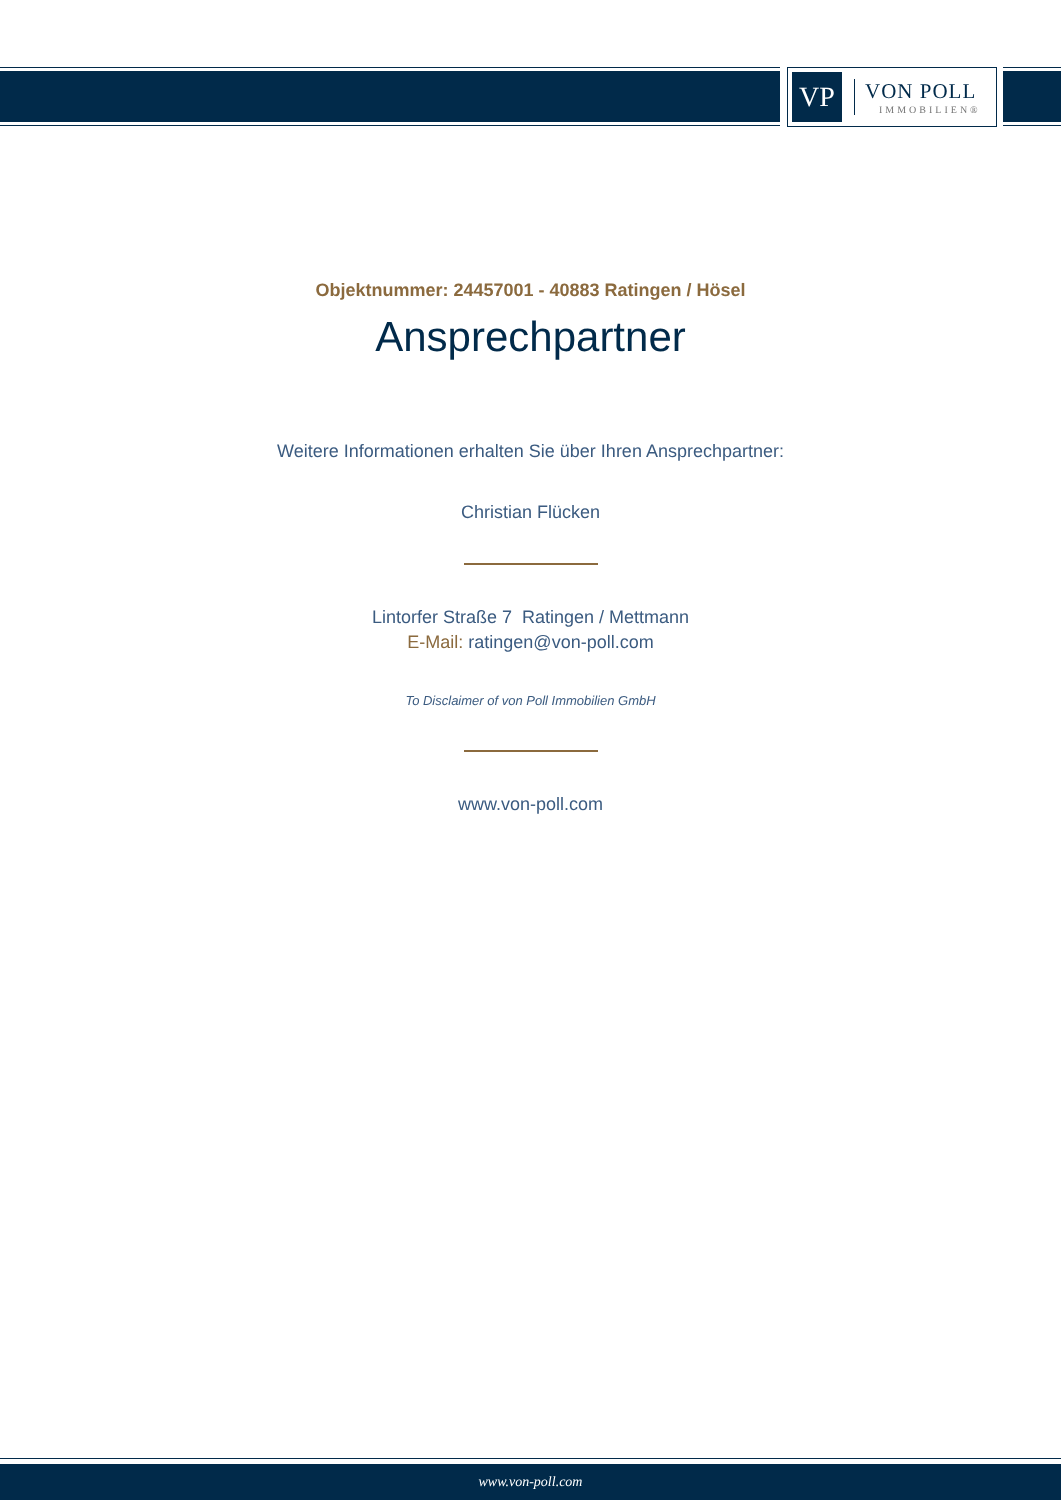VP
VON POLL
IMMOBILIEN®
Objektnummer: 24457001 - 40883 Ratingen / Hösel
Ansprechpartner
Weitere Informationen erhalten Sie über Ihren Ansprechpartner:
Christian Flücken
Lintorfer Straße 7 Ratingen / Mettmann
E-Mail: ratingen@von-poll.com
To Disclaimer of von Poll Immobilien GmbH
www.von-poll.com
www.von-poll.com